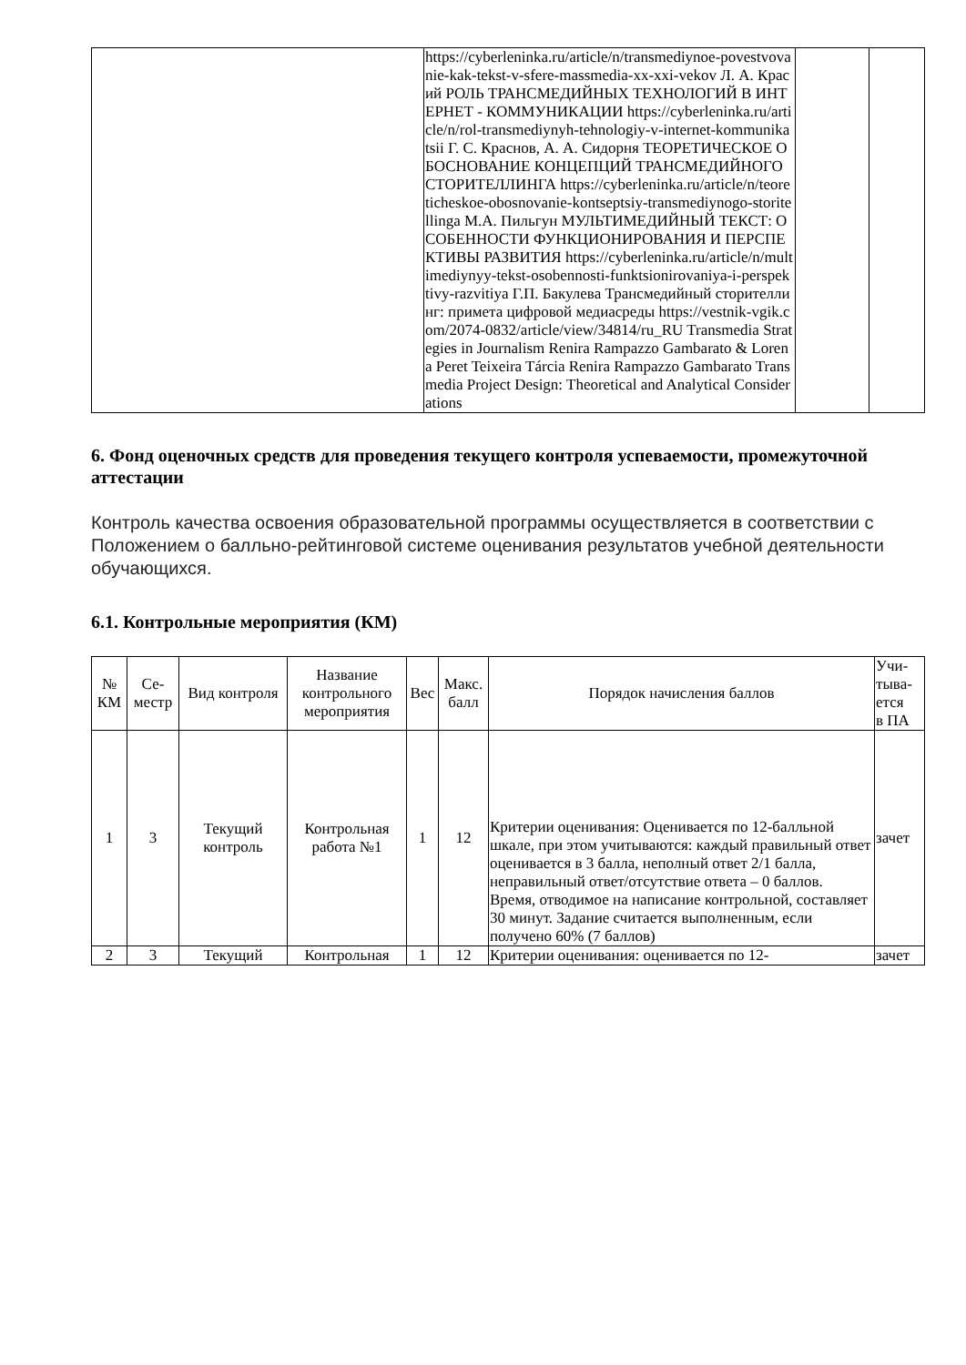| | https://cyberleninka.ru/article/n/transmediynoe-povestvovanie-kak-tekst-v-sfere-massmedia-xx-xxi-vekov Л. А. Красий РОЛЬ ТРАНСМЕДИЙНЫХ ТЕХНОЛОГИЙ В ИНТЕРНЕТ - КОММУНИКАЦИИ https://cyberleninka.ru/article/n/rol-transmediynyh-tehnologiy-v-internet-kommunikatsii Г. С. Краснов, А. А. Сидорня ТЕОРЕТИЧЕСКОЕ ОБОСНОВАНИЕ КОНЦЕПЦИЙ ТРАНСМЕДИЙНОГО СТОРИТЕЛЛИНГА https://cyberleninka.ru/article/n/teoreticheskoe-obosnovanie-kontseptsiy-transmediynogo-storitellinga М.А. Пильгун МУЛЬТИМЕДИЙНЫЙ ТЕКСТ: ОСОБЕННОСТИ ФУНКЦИОНИРОВАНИЯ И ПЕРСПЕКТИВЫ РАЗВИТИЯ https://cyberleninka.ru/article/n/multimediynyy-tekst-osobennosti-funktsionirovaniya-i-perspektivy-razvitiya Г.П. Бакулева Трансмедийный сторителлинг: примета цифровой медиасреды https://vestnik-vgik.com/2074-0832/article/view/34814/ru_RU Transmedia Strategies in Journalism Renira Rampazzo Gambarato & Lorena Peret Teixeira Tárcia Renira Rampazzo Gambarato Transmedia Project Design: Theoretical and Analytical Considerations | | |
6. Фонд оценочных средств для проведения текущего контроля успеваемости, промежуточной аттестации
Контроль качества освоения образовательной программы осуществляется в соответствии с Положением о балльно-рейтинговой системе оценивания результатов учебной деятельности обучающихся.
6.1. Контрольные мероприятия (КМ)
| № КМ | Се- местр | Вид контроля | Название контрольного мероприятия | Вес | Макс. балл | Порядок начисления баллов | Учи- тыва- ется в ПА |
| --- | --- | --- | --- | --- | --- | --- | --- |
| 1 | 3 | Текущий контроль | Контрольная работа №1 | 1 | 12 | Критерии оценивания: Оценивается по 12-балльной шкале, при этом учитываются: каждый правильный ответ оценивается в 3 балла, неполный ответ 2/1 балла, неправильный ответ/отсутствие ответа – 0 баллов. Время, отводимое на написание контрольной, составляет 30 минут. Задание считается выполненным, если получено 60% (7 баллов) | зачет |
| 2 | 3 | Текущий | Контрольная | 1 | 12 | Критерии оценивания: оценивается по 12- | зачет |